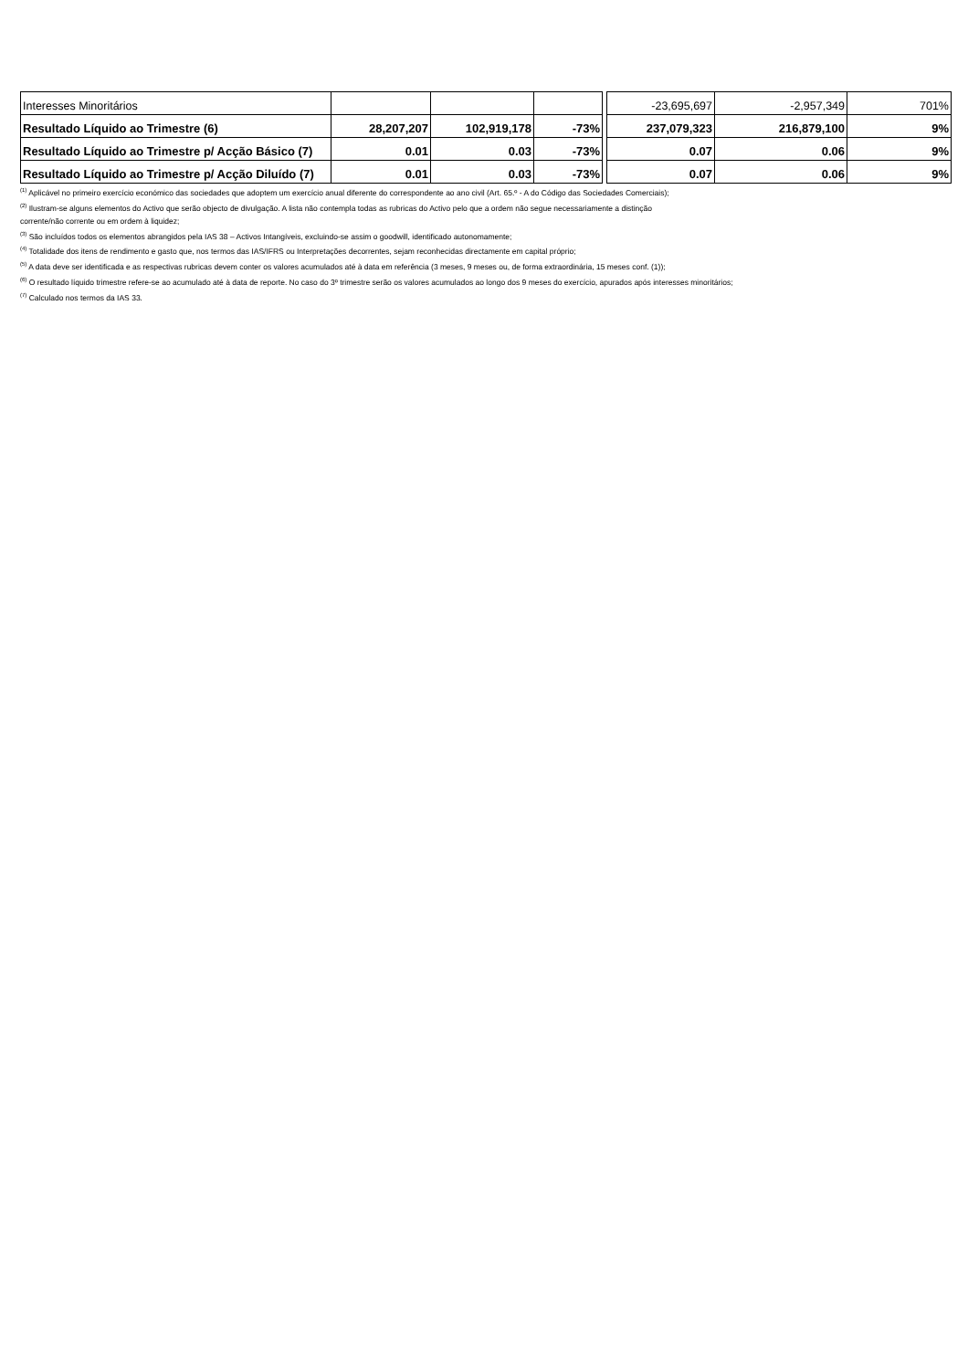| Interesses Minoritários | | | | | -23,695,697 | -2,957,349 | 701% |
| Resultado Líquido ao Trimestre (6) | 28,207,207 | 102,919,178 | -73% | | 237,079,323 | 216,879,100 | 9% |
| Resultado Líquido ao Trimestre p/ Acção Básico (7) | 0.01 | 0.03 | -73% | | 0.07 | 0.06 | 9% |
| Resultado Líquido ao Trimestre p/ Acção Diluído (7) | 0.01 | 0.03 | -73% | | 0.07 | 0.06 | 9% |
<sup>(1)</sup> Aplicável no primeiro exercício económico das sociedades que adoptem um exercício anual diferente do correspondente ao ano civil (Art. 65.º - A do Código das Sociedades Comerciais);
<sup>(2)</sup> Ilustram-se alguns elementos do Activo que serão objecto de divulgação. A lista não contempla todas as rubricas do Activo pelo que a ordem não segue necessariamente a distinção
corrente/não corrente ou em ordem à liquidez;
<sup>(3)</sup> São incluídos todos os elementos abrangidos pela IAS 38 – Activos Intangíveis, excluindo-se assim o goodwill, identificado autonomamente;
<sup>(4)</sup> Totalidade dos itens de rendimento e gasto que, nos termos das IAS/IFRS ou Interpretações decorrentes, sejam reconhecidas directamente em capital próprio;
<sup>(5)</sup> A data deve ser identificada e as respectivas rubricas devem conter os valores acumulados até à data em referência (3 meses, 9 meses ou, de forma extraordinária, 15 meses conf. (1));
<sup>(6)</sup> O resultado líquido trimestre refere-se ao acumulado até à data de reporte. No caso do 3º trimestre serão os valores acumulados ao longo dos 9 meses do exercício, apurados após interesses minoritários;
<sup>(7)</sup> Calculado nos termos da IAS 33.